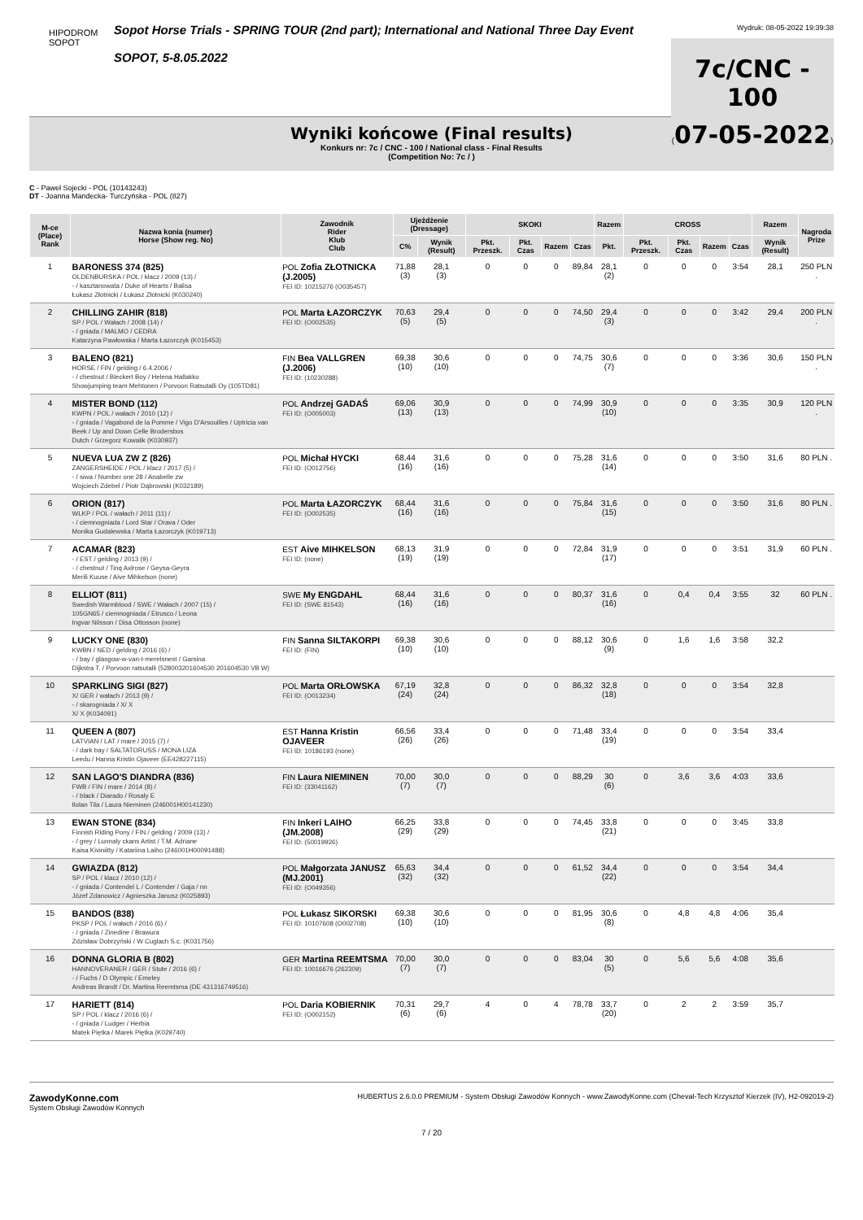HIPODROM SOPOT
Sopot Horse Trials - SPRING TOUR (2nd part); International and National Three Day Event
SOPOT, 5-8.05.2022
Wydruk: 08-05-2022 19:39:38
7c/CNC - 100
(07-05-2022)
Wyniki końcowe (Final results)
Konkurs nr: 7c / CNC - 100 / National class - Final Results
(Competition No: 7c / )
C - Paweł Sojecki - POL (10143243)
DT - Joanna Mandecka- Turczyńska - POL (827)
| M-ce (Place) Rank | Nazwa konia (numer) Horse (Show reg. No) | Zawodnik Rider Klub Club | Ujeżdżenie (Dressage) | | SKOKI | | | | Razem | CROSS | | | | Razem | Nagroda Prize |
| --- | --- | --- | --- | --- | --- | --- | --- | --- | --- | --- | --- | --- | --- | --- | --- |
| | | | C% | Wynik (Result) | Pkt. Przeszk. | Pkt. Czas | Razem | Czas | Pkt. | Pkt. Przeszk. | Pkt. Czas | Razem | Czas | Wynik (Result) | |
| 1 | BARONESS 374 (825) OLDENBURSKA / POL / klacz / 2009 (13) / - / kasztanowata / Duke of Hearts / Balisa Łukasz Złotnicki / Łukasz Złotnicki (K030240) | POL Zofia ZŁOTNICKA (J.2005) FEI ID: 10215276 (O035457) | 71,88 (3) | 28,1 (3) | 0 | 0 | 0 | 89,84 | 28,1 (2) | 0 | 0 | 0 | 3:54 | 28,1 | 250 PLN . |
| 2 | CHILLING ZAHIR (818) SP / POL / Wałach / 2008 (14) / - / gniada / MALMO / CEDRA Katarzyna Pawłowska / Marta Łazorczyk (K015453) | POL Marta ŁAZORCZYK FEI ID: (O002535) | 70,63 (5) | 29,4 (5) | 0 | 0 | 0 | 74,50 | 29,4 (3) | 0 | 0 | 0 | 3:42 | 29,4 | 200 PLN . |
| 3 | BALENO (821) HORSE / FIN / gelding / 6.4.2006 / - / chestnut / Bleckert Boy / Helena Hallakko Showjumping team Mehtonen / Porvoon Ratsutalli Oy (105TD81) | FIN Bea VALLGREN (J.2006) FEI ID: (10230288) | 69,38 (10) | 30,6 (10) | 0 | 0 | 0 | 74,75 | 30,6 (7) | 0 | 0 | 0 | 3:36 | 30,6 | 150 PLN . |
| 4 | MISTER BOND (112) KWPN / POL / wałach / 2010 (12) / - / gniada / Vagabond de la Pomme / Vigo D'Arsouilles / Uptricia van Beek / Up and Down Celle Brodersbos Dutch / Grzegorz Kowalik (K030937) | POL Andrzej GADAŚ FEI ID: (O005003) | 69,06 (13) | 30,9 (13) | 0 | 0 | 0 | 74,99 | 30,9 (10) | 0 | 0 | 0 | 3:35 | 30,9 | 120 PLN . |
| 5 | NUEVA LUA ZW Z (826) ZANGERSHEIDE / POL / klacz / 2017 (5) / - / siwa / Number one 28 / Anabelle zw Wojciech Zdebel / Piotr Dąbrowski (K032189) | POL Michał HYCKI FEI ID: (O012756) | 68,44 (16) | 31,6 (16) | 0 | 0 | 0 | 75,28 | 31,6 (14) | 0 | 0 | 0 | 3:50 | 31,6 | 80 PLN . |
| 6 | ORION (817) WLKP / POL / wałach / 2011 (11) / - / ciemnogniada / Lord Star / Orava / Oder Monika Gudalewska / Marta Łazorczyk (K019713) | POL Marta ŁAZORCZYK FEI ID: (O002535) | 68,44 (16) | 31,6 (16) | 0 | 0 | 0 | 75,84 | 31,6 (15) | 0 | 0 | 0 | 3:50 | 31,6 | 80 PLN . |
| 7 | ACAMAR (823) - / EST / gelding / 2013 (9) / - / chestnut / Tinq Axlrose / Geysa-Geyra Merili Kuuse / Aive Mihkelson (none) | EST Aive MIHKELSON FEI ID: (none) | 68,13 (19) | 31,9 (19) | 0 | 0 | 0 | 72,84 | 31,9 (17) | 0 | 0 | 0 | 3:51 | 31,9 | 60 PLN . |
| 8 | ELLIOT (811) Swedish Warmblood / SWE / Wałach / 2007 (15) / 105GN65 / ciemnogniada / Etrusco / Leona Ingvar Nilsson / Disa Ottosson (none) | SWE My ENGDAHL FEI ID: (SWE 81543) | 68,44 (16) | 31,6 (16) | 0 | 0 | 0 | 80,37 | 31,6 (16) | 0 | 0,4 | 0,4 | 3:55 | 32 | 60 PLN . |
| 9 | LUCKY ONE (830) KWBN / NED / gelding / 2016 (6) / - / bay / glasgow-w-van-t-merelsnest / Garsina Dijkstra T. / Porvoon ratsutalli (528003201604530 201604530 VB W) | FIN Sanna SILTAKORPI FEI ID: (FIN) | 69,38 (10) | 30,6 (10) | 0 | 0 | 0 | 88,12 | 30,6 (9) | 0 | 1,6 | 1,6 | 3:58 | 32,2 | |
| 10 | SPARKLING SIGI (827) X/ GER / wałach / 2013 (9) / - / skarogniada / X/ X X/ X (K034091) | POL Marta ORŁOWSKA FEI ID: (O013234) | 67,19 (24) | 32,8 (24) | 0 | 0 | 0 | 86,32 | 32,8 (18) | 0 | 0 | 0 | 3:54 | 32,8 | |
| 11 | QUEEN A (807) LATVIAN / LAT / mare / 2015 (7) / - / dark bay / SALTATORUSS / MONA LIZA Leedu / Hanna Kristin Ojaveer (EE428227115) | EST Hanna Kristin OJAVEER FEI ID: 10186193 (none) | 66,56 (26) | 33,4 (26) | 0 | 0 | 0 | 71,48 | 33,4 (19) | 0 | 0 | 0 | 3:54 | 33,4 | |
| 12 | SAN LAGO'S DIANDRA (836) FWB / FIN / mare / 2014 (8) / - / black / Diarado / Rosaly E Ilolan Tila / Laura Nieminen (246001H00141230) | FIN Laura NIEMINEN FEI ID: (33041162) | 70,00 (7) | 30,0 (7) | 0 | 0 | 0 | 88,29 | 30 (6) | 0 | 3,6 | 3,6 | 4:03 | 33,6 | |
| 13 | EWAN STONE (834) Finnish Riding Pony / FIN / gelding / 2009 (13) / - / grey / Lunnaly ckans Artist / T.M. Adriane Kaisa Kiviniitty / Katariina Laiho (246001H00091488) | FIN Inkeri LAIHO (JM.2008) FEI ID: (50019926) | 66,25 (29) | 33,8 (29) | 0 | 0 | 0 | 74,45 | 33,8 (21) | 0 | 0 | 0 | 3:45 | 33,8 | |
| 14 | GWIAZDA (812) SP / POL / klacz / 2010 (12) / - / gniada / Contendel L / Contender / Gaja / nn Józef Zdanowicz / Agnieszka Janusz (K025893) | POL Małgorzata JANUSZ (MJ.2001) FEI ID: (O049356) | 65,63 (32) | 34,4 (32) | 0 | 0 | 0 | 61,52 | 34,4 (22) | 0 | 0 | 0 | 3:54 | 34,4 | |
| 15 | BANDOS (838) PKSP / POL / wałach / 2016 (6) / - / gniada / Zinedine / Brawura Zdzisław Dobrzyński / W Cuglach S.c. (K031756) | POL Łukasz SIKORSKI FEI ID: 10107608 (O002708) | 69,38 (10) | 30,6 (10) | 0 | 0 | 0 | 81,95 | 30,6 (8) | 0 | 4,8 | 4,8 | 4:06 | 35,4 | |
| 16 | DONNA GLORIA B (802) HANNOVERANER / GER / Stute / 2016 (6) / - / Fuchs / D Olympic / Emeley Andreas Brandt / Dr. Martina Reemtsma (DE 431316749516) | GER Martina REEMTSMA FEI ID: 10016676 (262309) | 70,00 (7) | 30,0 (7) | 0 | 0 | 0 | 83,04 | 30 (5) | 0 | 5,6 | 5,6 | 4:08 | 35,6 | |
| 17 | HARIETT (814) SP / POL / klacz / 2016 (6) / - / gniada / Ludger / Herbia Matek Piętka / Marek Piętka (K029740) | POL Daria KOBIERNIK FEI ID: (O002152) | 70,31 (6) | 29,7 (6) | 4 | 0 | 4 | 78,78 | 33,7 (20) | 0 | 2 | 2 | 3:59 | 35,7 | |
ZawodyKonne.com
System Obsługi Zawodów Konnych
HUBERTUS 2.6.0.0 PREMIUM - System Obsługi Zawodów Konnych - www.ZawodyKonne.com (Cheval-Tech Krzysztof Kierzek (IV), H2-092019-2)
7 / 20